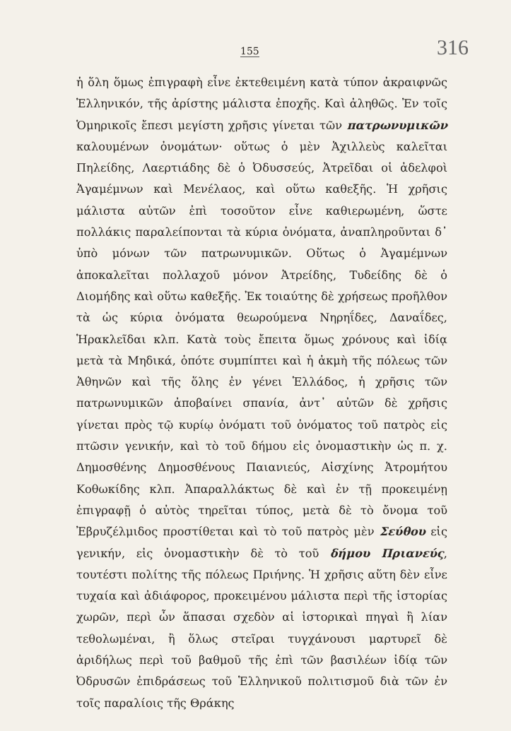155 316
ἡ ὅλη ὅμως ἐπιγραφὴ εἶνε ἐκτεθειμένη κατὰ τύπον ἀκραιφνῶς Ἑλληνικόν, τῆς ἀρίστης μάλιστα ἐποχῆς. Καὶ ἀληθῶς. Ἐν τοῖς Ὁμηρικοῖς ἔπεσι μεγίστη χρῆσις γίνεται τῶν πατρωνυμικῶν καλουμένων ὀνομάτων· οὕτως ὁ μὲν Ἀχιλλεὺς καλεῖται Πηλείδης, Λαερτιάδης δὲ ὁ Ὀδυσσεύς, Ἀτρεῖδαι οἱ ἀδελφοὶ Ἀγαμέμνων καὶ Μενέλαος, καὶ οὕτω καθεξῆς. Ἡ χρῆσις μάλιστα αὐτῶν ἐπὶ τοσοῦτον εἶνε καθιερωμένη, ὥστε πολλάκις παραλείπονται τὰ κύρια ὀνόματα, ἀναπληροῦνται δ᾽ ὑπὸ μόνων τῶν πατρωνυμικῶν. Οὕτως ὁ Ἀγαμέμνων ἀποκαλεῖται πολλαχοῦ μόνον Ἀτρείδης, Τυδείδης δὲ ὁ Διομήδης καὶ οὕτω καθεξῆς. Ἐκ τοιαύτης δὲ χρήσεως προῆλθον τὰ ὡς κύρια ὀνόματα θεωρούμενα Νηρηΐδες, Δαναΐδες, Ἡρακλεῖδαι κλπ. Κατὰ τοὺς ἔπειτα ὅμως χρόνους καὶ ἰδίᾳ μετὰ τὰ Μηδικά, ὁπότε συμπίπτει καὶ ἡ ἀκμὴ τῆς πόλεως τῶν Ἀθηνῶν καὶ τῆς ὅλης ἐν γένει Ἑλλάδος, ἡ χρῆσις τῶν πατρωνυμικῶν ἀποβαίνει σπανία, ἀντ᾽ αὐτῶν δὲ χρῆσις γίνεται πρὸς τῷ κυρίῳ ὀνόματι τοῦ ὀνόματος τοῦ πατρὸς εἰς πτῶσιν γενικήν, καὶ τὸ τοῦ δήμου εἰς ὀνομαστικὴν ὡς π. χ. Δημοσθένης Δημοσθένους Παιανιεύς, Αἰσχίνης Ἀτρομήτου Κοθωκίδης κλπ. Ἀπαραλλάκτως δὲ καὶ ἐν τῇ προκειμένῃ ἐπιγραφῇ ὁ αὐτὸς τηρεῖται τύπος, μετὰ δὲ τὸ ὄνομα τοῦ Ἐβρυζέλμιδος προστίθεται καὶ τὸ τοῦ πατρὸς μὲν Σεύθου εἰς γενικήν, εἰς ὀνομαστικὴν δὲ τὸ τοῦ δήμου Πριανεύς, τουτέστι πολίτης τῆς πόλεως Πριήνης. Ἡ χρῆσις αὕτη δὲν εἶνε τυχαία καὶ ἀδιάφορος, προκειμένου μάλιστα περὶ τῆς ἱστορίας χωρῶν, περὶ ὧν ἅπασαι σχεδὸν αἱ ἱστορικαὶ πηγαὶ ἢ λίαν τεθολωμέναι, ἢ ὅλως στεῖραι τυγχάνουσι μαρτυρεῖ δὲ ἀριδήλως περὶ τοῦ βαθμοῦ τῆς ἐπὶ τῶν βασιλέων ἰδίᾳ τῶν Ὀδρυσῶν ἐπιδράσεως τοῦ Ἑλληνικοῦ πολιτισμοῦ διὰ τῶν ἐν τοῖς παραλίοις τῆς Θράκης